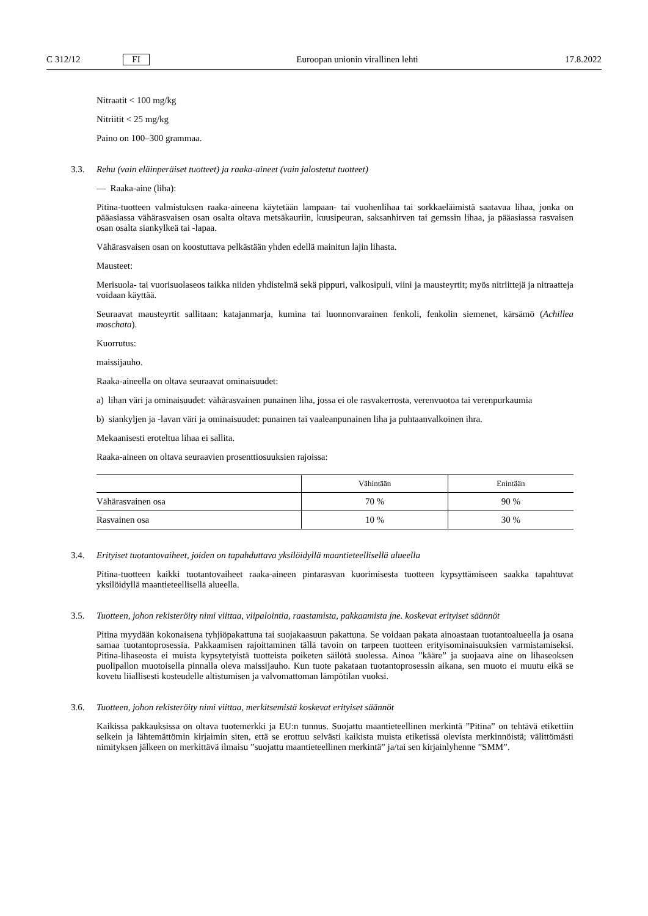C 312/12 FI Euroopan unionin virallinen lehti 17.8.2022
Nitraatit < 100 mg/kg
Nitriitit < 25 mg/kg
Paino on 100–300 grammaa.
3.3. Rehu (vain eläinperäiset tuotteet) ja raaka-aineet (vain jalostetut tuotteet)
— Raaka-aine (liha):
Pitina-tuotteen valmistuksen raaka-aineena käytetään lampaan- tai vuohenlihaa tai sorkkaeläimistä saatavaa lihaa, jonka on pääasiassa vähärasvaisen osan osalta oltava metsäkauriin, kuusipeuran, saksanhirven tai gemssin lihaa, ja pääasiassa rasvaisen osan osalta siankylkeä tai -lapaa.
Vähärasvaisen osan on koostuttava pelkästään yhden edellä mainitun lajin lihasta.
Mausteet:
Merisuola- tai vuorisuolaseos taikka niiden yhdistelmä sekä pippuri, valkosipuli, viini ja mausteyrtit; myös nitriittejä ja nitraatteja voidaan käyttää.
Seuraavat mausteyrtit sallitaan: katajanmarja, kumina tai luonnonvarainen fenkoli, fenkolin siemenet, kärsämö (Achillea moschata).
Kuorrutus:
maissijauho.
Raaka-aineella on oltava seuraavat ominaisuudet:
a) lihan väri ja ominaisuudet: vähärasvainen punainen liha, jossa ei ole rasvakerrosta, verenvuotoa tai verenpurkaumia
b) siankyljen ja -lavan väri ja ominaisuudet: punainen tai vaaleanpunainen liha ja puhtaanvalkoinen ihra.
Mekaanisesti eroteltua lihaa ei sallita.
Raaka-aineen on oltava seuraavien prosenttiosuuksien rajoissa:
| | Vähintään | Enintään |
| --- | --- | --- |
| Vähärasvainen osa | 70 % | 90 % |
| Rasvainen osa | 10 % | 30 % |
3.4. Erityiset tuotantovaiheet, joiden on tapahduttava yksilöidyllä maantieteellisellä alueella
Pitina-tuotteen kaikki tuotantovaiheet raaka-aineen pintarasvan kuorimisesta tuotteen kypsyttämiseen saakka tapahtuvat yksilöidyllä maantieteellisellä alueella.
3.5. Tuotteen, johon rekisteröity nimi viittaa, viipalointia, raastamista, pakkaamista jne. koskevat erityiset säännöt
Pitina myydään kokonaisena tyhjiöpakattuna tai suojakaasuun pakattuna. Se voidaan pakata ainoastaan tuotantoalueella ja osana samaa tuotantoprosessia. Pakkaamisen rajoittaminen tällä tavoin on tarpeen tuotteen erityisominaisuuksien varmistamiseksi. Pitina-lihaseosta ei muista kypsytetyistä tuotteista poiketen säilötä suolessa. Ainoa ”kääre” ja suojaava aine on lihaseoksen puolipallon muotoisella pinnalla oleva maissijauho. Kun tuote pakataan tuotantoprosessin aikana, sen muoto ei muutu eikä se kovetu liiallisesti kosteudelle altistumisen ja valvomattoman lämpötilan vuoksi.
3.6. Tuotteen, johon rekisteröity nimi viittaa, merkitsemistä koskevat erityiset säännöt
Kaikissa pakkauksissa on oltava tuotemerkki ja EU:n tunnus. Suojattu maantieteellinen merkintä ”Pitina” on tehtävä etikettiin selkein ja lähtemättömin kirjaimin siten, että se erottuu selvästi kaikista muista etiketissä olevista merkinnöistä; välittömästi nimityksen jälkeen on merkittävä ilmaisu ”suojattu maantieteellinen merkintä” ja/tai sen kirjainlyhenne ”SMM”.